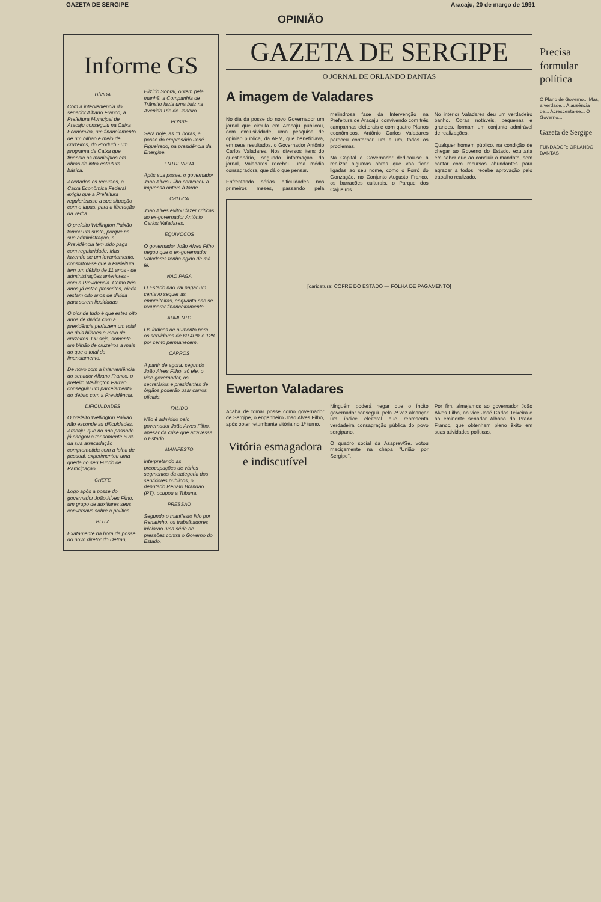GAZETA DE SERGIPE Aracaju, 20 de março de 1991
OPINIÃO
Informe GS
DÍVIDA
Com a interveniência do senador Albano Franco, a Prefeitura Municipal de Aracaju conseguiu na Caixa Econômica, um financiamento de um bilhão e meio de cruzeiros, do Produrb - um programa da Caixa que financia os municípios em obras de infra-estrutura básica.
Acertados os recursos, a Caixa Econômica Federal exigiu que a Prefeitura regularizasse a sua situação com o Iapas, para a liberação da verba.
O prefeito Wellington Paixão tomou um susto, porque na sua administração, a Previdência tem sido paga com regularidade. Mas fazendo-se um levantamento, constatou-se que a Prefeitura tem um débito de 11 anos - de administrações anteriores - com a Previdência. Como três anos já estão prescritos, ainda restam oito anos de dívida para serem liquidadas.
O pior de tudo é que estes oito anos de dívida com a previdência perfazem um total de dois bilhões e meio de cruzeiros. Ou seja, somente um bilhão de cruzeiros a mais do que o total do financiamento.
De novo com a interveniência do senador Albano Franco, o prefeito Wellington Paixão conseguiu um parcelamento do débito com a Previdência.
DIFICULDADES
O prefeito Wellington Paixão não esconde as dificuldades. Aracaju, que no ano passado já chegou a ter somente 60% da sua arrecadação comprometida com a folha de pessoal, experimentou uma queda no seu Fundo de Participação.
CHEFE
Logo após a posse do governador João Alves Filho, um grupo de auxiliares seus conversava sobre a política.
BLITZ
Exatamente na hora da posse do novo diretor do Detran, Elizírio Sobral, ontem pela manhã, a Companhia de Trânsito fazia uma blitz na Avenida Rio de Janeiro.
POSSE
Será hoje, as 11 horas, a posse do empresário José Figueiredo, na presidência da Energipe.
ENTREVISTA
Após sua posse, o governador João Alves Filho convocou a imprensa ontem à tarde.
CRITICA
João Alves evitou fazer críticas ao ex-governador Antônio Carlos Valadares.
EQUÍVOCOS
O governador João Alves Filho negou que o ex-governador Valadares tenha agido de má fé.
NÃO PAGA
O Estado não vai pagar um centavo sequer as empreiteiras, enquanto não se recuperar financeiramente.
AUMENTO
Os índices de aumento para os servidores de 60.40% e 128 por cento permanecem.
CARROS
A partir de agora, segundo João Alves Filho, só ele, o vice-governador, os secretários e presidentes de órgãos poderão usar carros oficiais.
FALIDO
Não é admitido pelo governador João Alves Filho, apesar da crise que atravessa o Estado.
MANIFESTO
Interpretando as preocupações de vários segmentos da categoria dos servidores públicos, o deputado Renato Brandão (PT), ocupou a Tribuna.
PRESSÃO
Segundo o manifesto lido por Renatinho, os trabalhadores iniciarão uma série de pressões contra o Governo do Estado.
GAZETA DE SERGIPE
O JORNAL DE ORLANDO DANTAS
A imagem de Valadares
No dia da posse do novo Governador um jornal que circula em Aracaju publicou, com exclusividade, uma pesquisa de opinião pública, da APM, que beneficiava, em seus resultados, o Governador Antônio Carlos Valadares. Nos diversos itens do questionário, segundo informação do jornal, Valadares recebeu uma média consagradora, que dá o que pensar.
Enfrentando sérias dificuldades nos primeiros meses, passando pela melindrosa fase da Intervenção na Prefeitura de Aracaju, convivendo com três campanhas eleitorais e com quatro Planos econômicos, Antônio Carlos Valadares pareceu contornar, um a um, todos os problemas.
Na Capital o Governador dedicou-se a realizar algumas obras que vão ficar ligadas ao seu nome, como o Forró do Gonzagão, no Conjunto Augusto Franco, os barracões culturais, o Parque dos Cajueiros.
No interior Valadares deu um verdadeiro banho. Obras notáveis, pequenas e grandes, formam um conjunto admirável de realizações.
Qualquer homem público, na condição de chegar ao Governo do Estado, exultaria em saber que ao concluir o mandato, sem contar com recursos abundantes para agradar a todos, recebe aprovação pelo trabalho realizado.
[caricatura: COFRE DO ESTADO — FOLHA DE PAGAMENTO]
Ewerton Valadares
Acaba de tomar posse como governador de Sergipe, o engenheiro João Alves Filho, após obter retumbante vitória no 1º turno.
Vitória esmagadora e indiscutível
Ninguém poderá negar que o íncito governador conseguiu pela 2ª vez alcançar um índice eleitoral que representa verdadeira consagração pública do povo sergipano.
O quadro social da Asaprev/Se. votou maciçamente na chapa "União por Sergipe".
Por fim, almejamos ao governador João Alves Filho, ao vice José Carlos Teixeira e ao eminente senador Albano do Prado Franco, que obtenham pleno êxito em suas atividades políticas.
Precisa formular política
O Plano de Governo... Mas, a verdade... A ausência de... Acrescenta-se... O Governo...
Gazeta de Sergipe
FUNDADOR: ORLANDO DANTAS